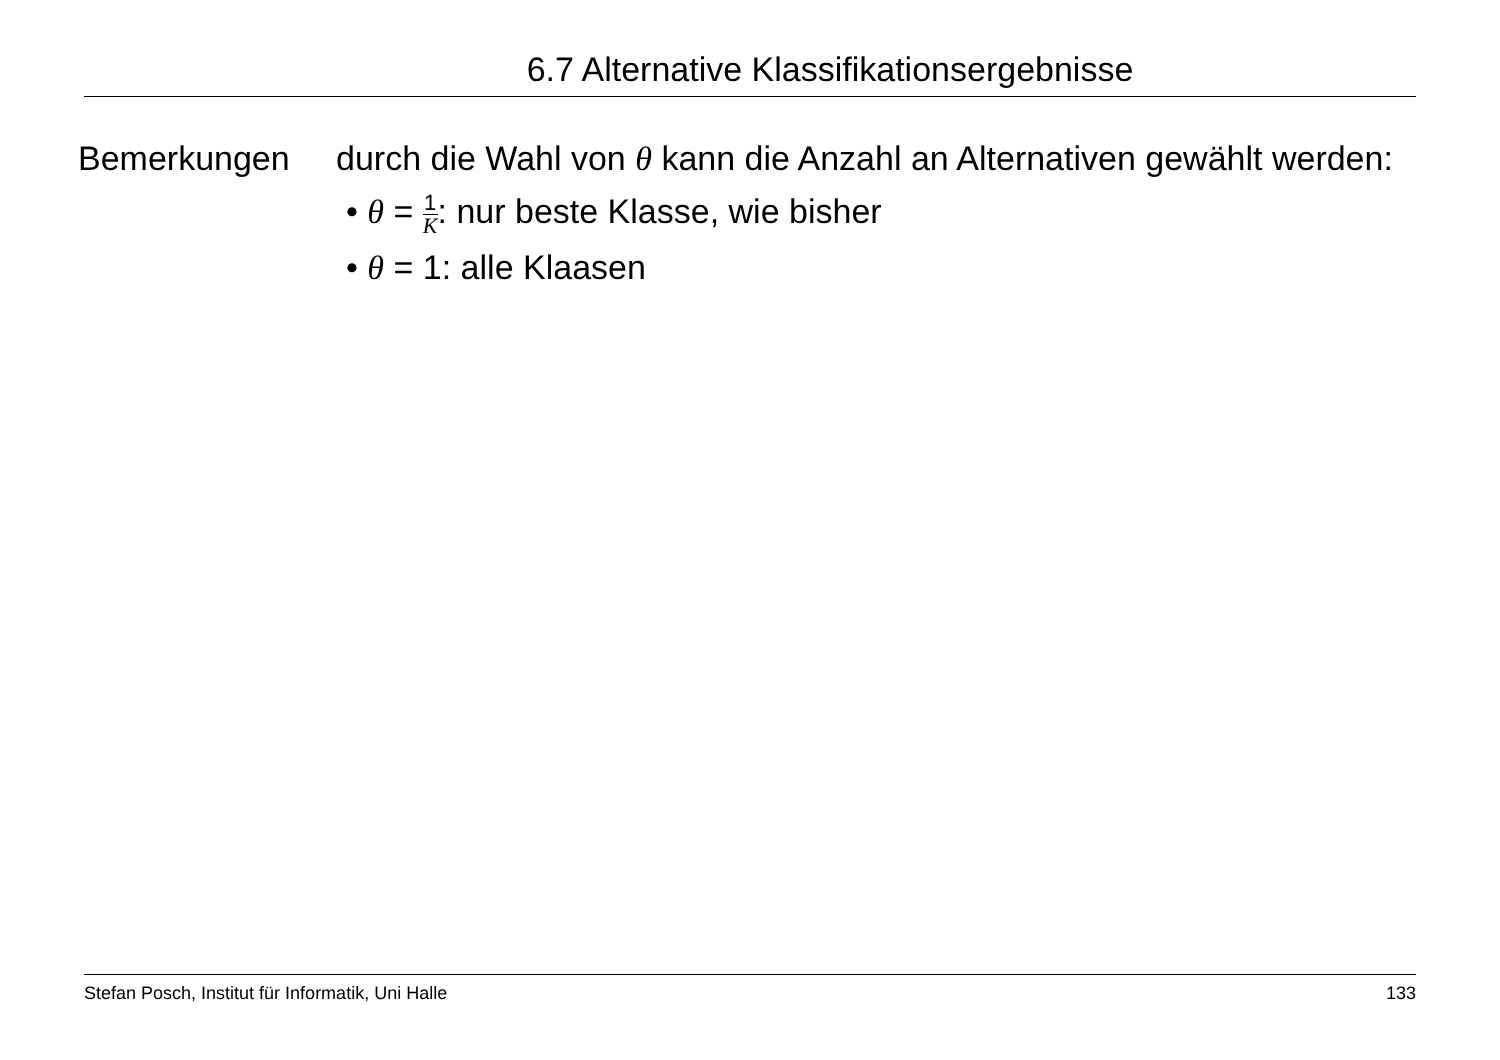6.7 Alternative Klassifikationsergebnisse
Bemerkungen durch die Wahl von θ kann die Anzahl an Alternativen gewählt werden:
• θ = 1 K: nur beste Klasse, wie bisher
• θ = 1: alle Klaasen
Stefan Posch, Institut für Informatik, Uni Halle 133